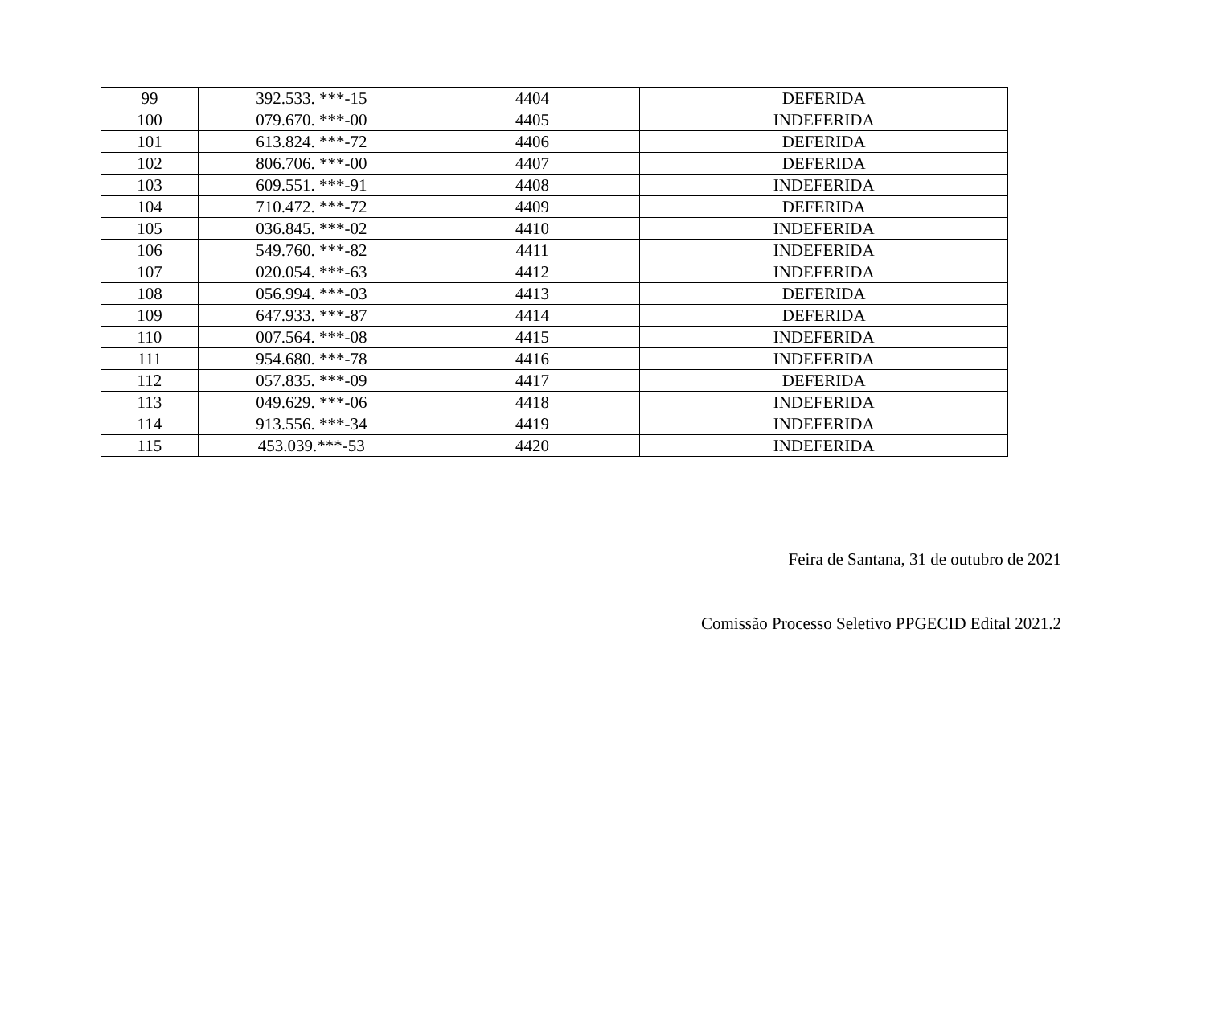| 99 | 392.533. ***-15 | 4404 | DEFERIDA |
| 100 | 079.670. ***-00 | 4405 | INDEFERIDA |
| 101 | 613.824. ***-72 | 4406 | DEFERIDA |
| 102 | 806.706. ***-00 | 4407 | DEFERIDA |
| 103 | 609.551. ***-91 | 4408 | INDEFERIDA |
| 104 | 710.472. ***-72 | 4409 | DEFERIDA |
| 105 | 036.845. ***-02 | 4410 | INDEFERIDA |
| 106 | 549.760. ***-82 | 4411 | INDEFERIDA |
| 107 | 020.054. ***-63 | 4412 | INDEFERIDA |
| 108 | 056.994. ***-03 | 4413 | DEFERIDA |
| 109 | 647.933. ***-87 | 4414 | DEFERIDA |
| 110 | 007.564. ***-08 | 4415 | INDEFERIDA |
| 111 | 954.680. ***-78 | 4416 | INDEFERIDA |
| 112 | 057.835. ***-09 | 4417 | DEFERIDA |
| 113 | 049.629. ***-06 | 4418 | INDEFERIDA |
| 114 | 913.556. ***-34 | 4419 | INDEFERIDA |
| 115 | 453.039.***-53 | 4420 | INDEFERIDA |
Feira de Santana, 31 de outubro de 2021
Comissão Processo Seletivo PPGECID Edital 2021.2